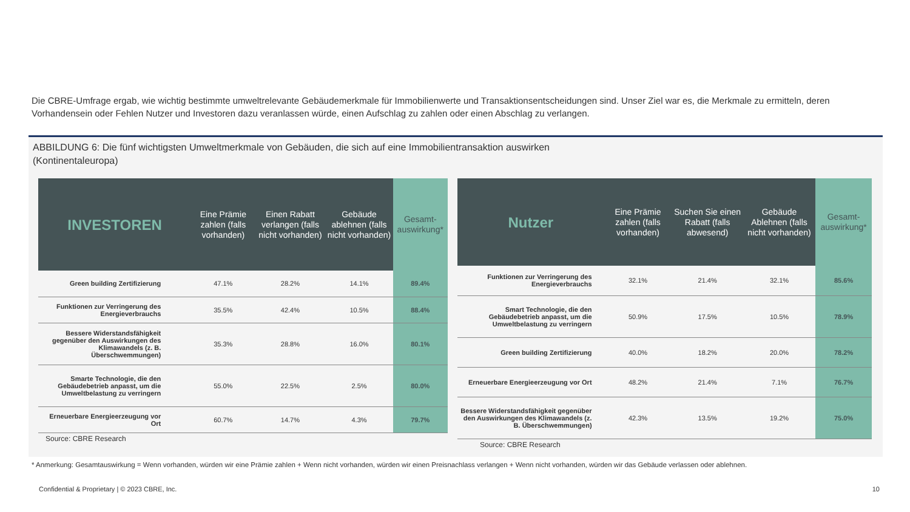Die CBRE-Umfrage ergab, wie wichtig bestimmte umweltrelevante Gebäudemerkmale für Immobilienwerte und Transaktionsentscheidungen sind. Unser Ziel war es, die Merkmale zu ermitteln, deren Vorhandensein oder Fehlen Nutzer und Investoren dazu veranlassen würde, einen Aufschlag zu zahlen oder einen Abschlag zu verlangen.
ABBILDUNG 6: Die fünf wichtigsten Umweltmerkmale von Gebäuden, die sich auf eine Immobilientransaktion auswirken
(Kontinentaleuropa)
| INVESTOREN | Eine Prämie zahlen (falls vorhanden) | Einen Rabatt verlangen (falls nicht vorhanden) | Gebäude ablehnen (falls nicht vorhanden) | Gesamt-auswirkung* |
| --- | --- | --- | --- | --- |
| Green building Zertifizierung | 47.1% | 28.2% | 14.1% | 89.4% |
| Funktionen zur Verringerung des Energieverbrauchs | 35.5% | 42.4% | 10.5% | 88.4% |
| Bessere Widerstandsfähigkeit gegenüber den Auswirkungen des Klimawandels (z. B. Überschwemmungen) | 35.3% | 28.8% | 16.0% | 80.1% |
| Smarte Technologie, die den Gebäudebetrieb anpasst, um die Umweltbelastung zu verringern | 55.0% | 22.5% | 2.5% | 80.0% |
| Erneuerbare Energieerzeugung vor Ort | 60.7% | 14.7% | 4.3% | 79.7% |
Source: CBRE Research
| Nutzer | Eine Prämie zahlen (falls vorhanden) | Suchen Sie einen Rabatt (falls abwesend) | Gebäude Ablehnen (falls nicht vorhanden) | Gesamt-auswirkung* |
| --- | --- | --- | --- | --- |
| Funktionen zur Verringerung des Energieverbrauchs | 32.1% | 21.4% | 32.1% | 85.6% |
| Smart Technologie, die den Gebäudebetrieb anpasst, um die Umweltbelastung zu verringern | 50.9% | 17.5% | 10.5% | 78.9% |
| Green building Zertifizierung | 40.0% | 18.2% | 20.0% | 78.2% |
| Erneuerbare Energieerzeugung vor Ort | 48.2% | 21.4% | 7.1% | 76.7% |
| Bessere Widerstandsfähigkeit gegenüber den Auswirkungen des Klimawandels (z. B. Überschwemmungen) | 42.3% | 13.5% | 19.2% | 75.0% |
Source: CBRE Research
* Anmerkung: Gesamtauswirkung = Wenn vorhanden, würden wir eine Prämie zahlen + Wenn nicht vorhanden, würden wir einen Preisnachlass verlangen + Wenn nicht vorhanden, würden wir das Gebäude verlassen oder ablehnen.
Confidential & Proprietary | © 2023 CBRE, Inc.
10